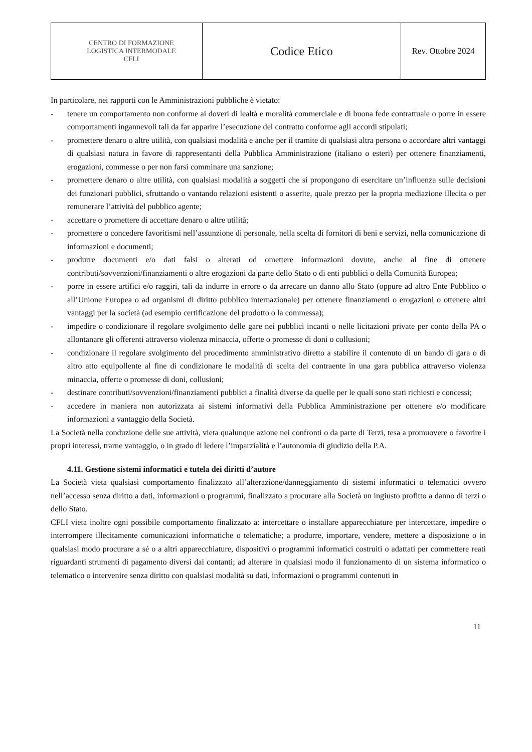| CENTRO DI FORMAZIONE LOGISTICA INTERMODALE CFLI | Codice Etico | Rev. Ottobre 2024 |
In particolare, nei rapporti con le Amministrazioni pubbliche è vietato:
- tenere un comportamento non conforme ai doveri di lealtà e moralità commerciale e di buona fede contrattuale o porre in essere comportamenti ingannevoli tali da far apparire l’esecuzione del contratto conforme agli accordi stipulati;
- promettere denaro o altre utilità, con qualsiasi modalità e anche per il tramite di qualsiasi altra persona o accordare altri vantaggi di qualsiasi natura in favore di rappresentanti della Pubblica Amministrazione (italiano o esteri) per ottenere finanziamenti, erogazioni, commesse o per non farsi comminare una sanzione;
- promettere denaro o altre utilità, con qualsiasi modalità a soggetti che si propongono di esercitare un’influenza sulle decisioni dei funzionari pubblici, sfruttando o vantando relazioni esistenti o asserite, quale prezzo per la propria mediazione illecita o per remunerare l’attività del pubblico agente;
- accettare o promettere di accettare denaro o altre utilità;
- promettere o concedere favoritismi nell’assunzione di personale, nella scelta di fornitori di beni e servizi, nella comunicazione di informazioni e documenti;
- produrre documenti e/o dati falsi o alterati od omettere informazioni dovute, anche al fine di ottenere contributi/sovvenzioni/finanziamenti o altre erogazioni da parte dello Stato o di enti pubblici o della Comunità Europea;
- porre in essere artifici e/o raggiri, tali da indurre in errore o da arrecare un danno allo Stato (oppure ad altro Ente Pubblico o all’Unione Europea o ad organismi di diritto pubblico internazionale) per ottenere finanziamenti o erogazioni o ottenere altri vantaggi per la società (ad esempio certificazione del prodotto o la commessa);
- impedire o condizionare il regolare svolgimento delle gare nei pubblici incanti o nelle licitazioni private per conto della PA o allontanare gli offerenti attraverso violenza minaccia, offerte o promesse di doni o collusioni;
- condizionare il regolare svolgimento del procedimento amministrativo diretto a stabilire il contenuto di un bando di gara o di altro atto equipollente al fine di condizionare le modalità di scelta del contraente in una gara pubblica attraverso violenza minaccia, offerte o promesse di doni, collusioni;
- destinare contributi/sovvenzioni/finanziamenti pubblici a finalità diverse da quelle per le quali sono stati richiesti e concessi;
- accedere in maniera non autorizzata ai sistemi informativi della Pubblica Amministrazione per ottenere e/o modificare informazioni a vantaggio della Società.
La Società nella conduzione delle sue attività, vieta qualunque azione nei confronti o da parte di Terzi, tesa a promuovere o favorire i propri interessi, trarne vantaggio, o in grado di ledere l’imparzialità e l’autonomia di giudizio della P.A.
4.11. Gestione sistemi informatici e tutela dei diritti d’autore
La Società vieta qualsiasi comportamento finalizzato all’alterazione/danneggiamento di sistemi informatici o telematici ovvero nell’accesso senza diritto a dati, informazioni o programmi, finalizzato a procurare alla Società un ingiusto profitto a danno di terzi o dello Stato.
CFLI vieta inoltre ogni possibile comportamento finalizzato a: intercettare o installare apparecchiature per intercettare, impedire o interrompere illecitamente comunicazioni informatiche o telematiche; a produrre, importare, vendere, mettere a disposizione o in qualsiasi modo procurare a sé o a altri apparecchiature, dispositivi o programmi informatici costruiti o adattati per commettere reati riguardanti strumenti di pagamento diversi dai contanti; ad alterare in qualsiasi modo il funzionamento di un sistema informatico o telematico o intervenire senza diritto con qualsiasi modalità su dati, informazioni o programmi contenuti in
11